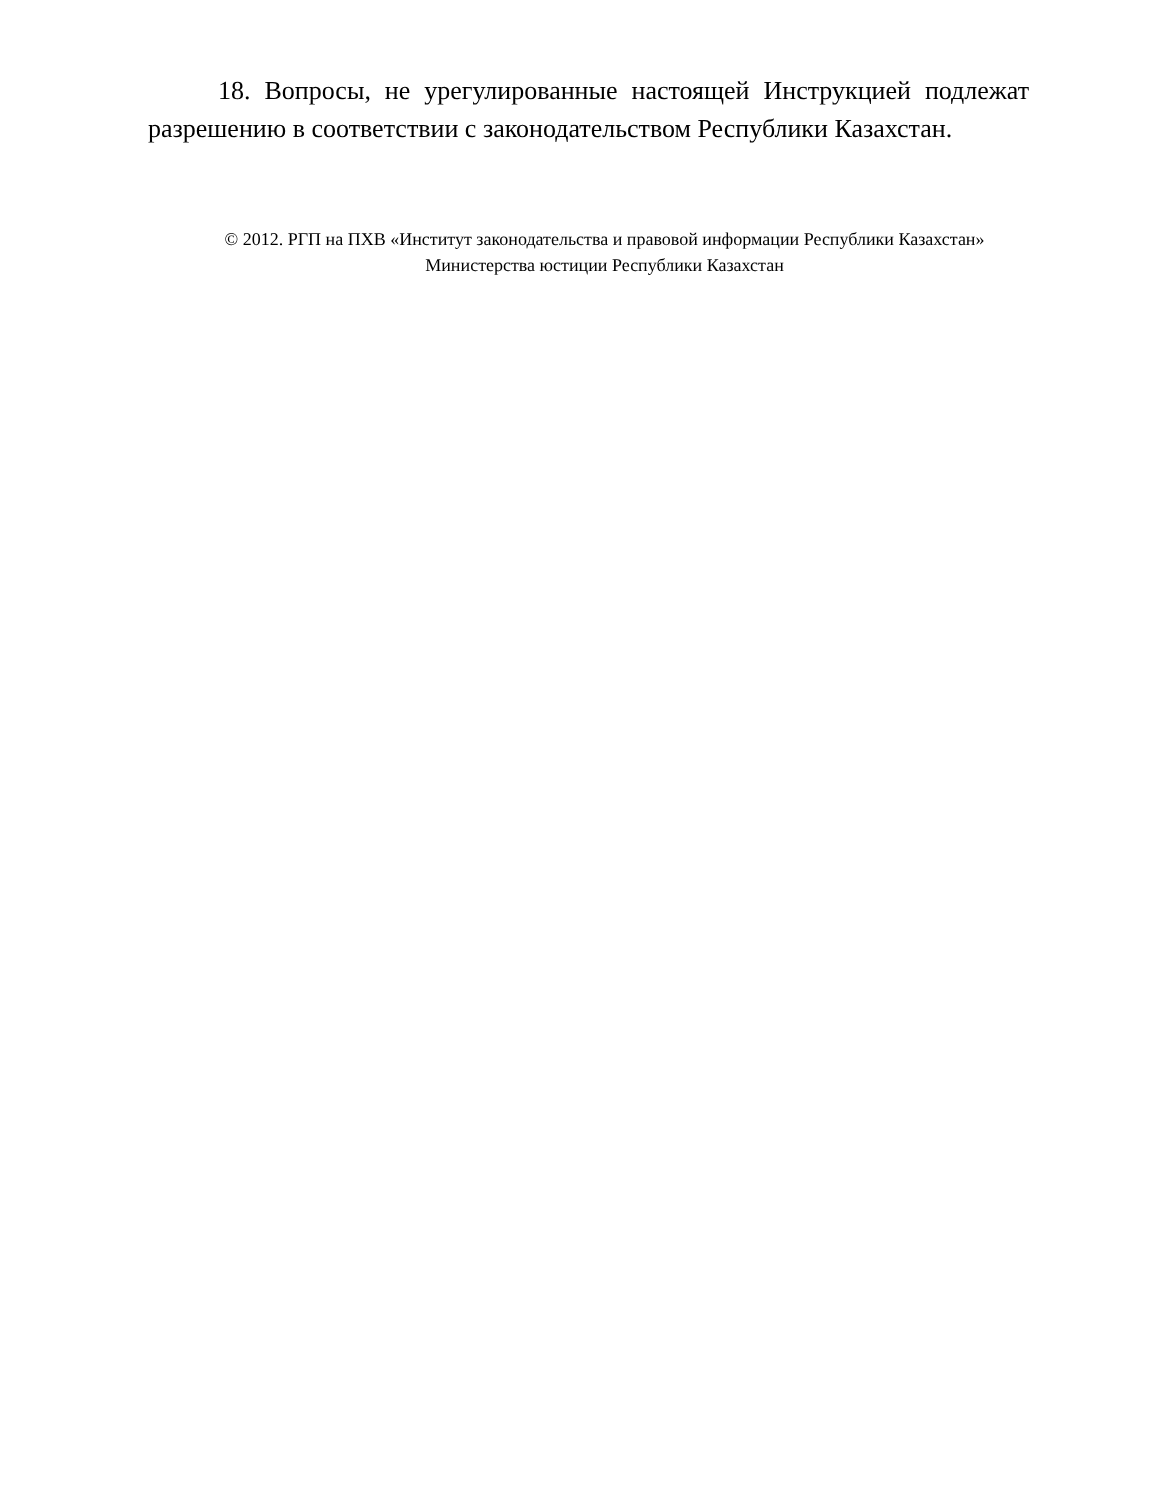18. Вопросы, не урегулированные настоящей Инструкцией подлежат разрешению в соответствии с законодательством Республики Казахстан.
© 2012. РГП на ПХВ «Институт законодательства и правовой информации Республики Казахстан»
Министерства юстиции Республики Казахстан